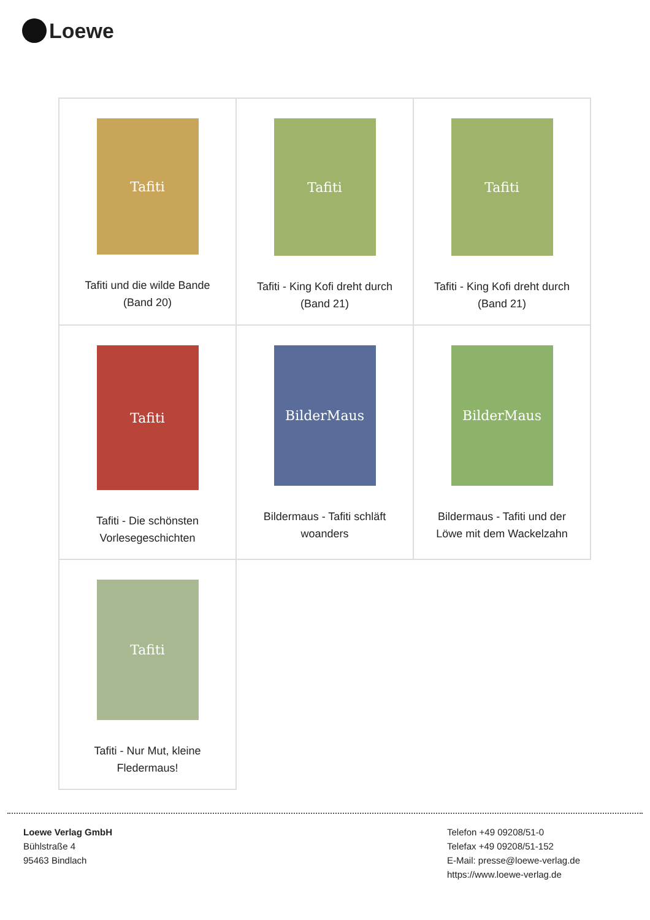Loewe
| Tafiti Tafiti und die wilde Bande (Band 20) | Tafiti Tafiti - King Kofi dreht durch (Band 21) | Tafiti Tafiti - King Kofi dreht durch (Band 21) |
| Tafiti Tafiti - Die schönsten Vorlesegeschichten | BilderMaus Bildermaus - Tafiti schläft woanders | BilderMaus Bildermaus - Tafiti und der Löwe mit dem Wackelzahn |
| Tafiti Tafiti - Nur Mut, kleine Fledermaus! | | |
Loewe Verlag GmbH
Bühlstraße 4
95463 Bindlach
Telefon +49 09208/51-0
Telefax +49 09208/51-152
E-Mail: presse@loewe-verlag.de
https://www.loewe-verlag.de